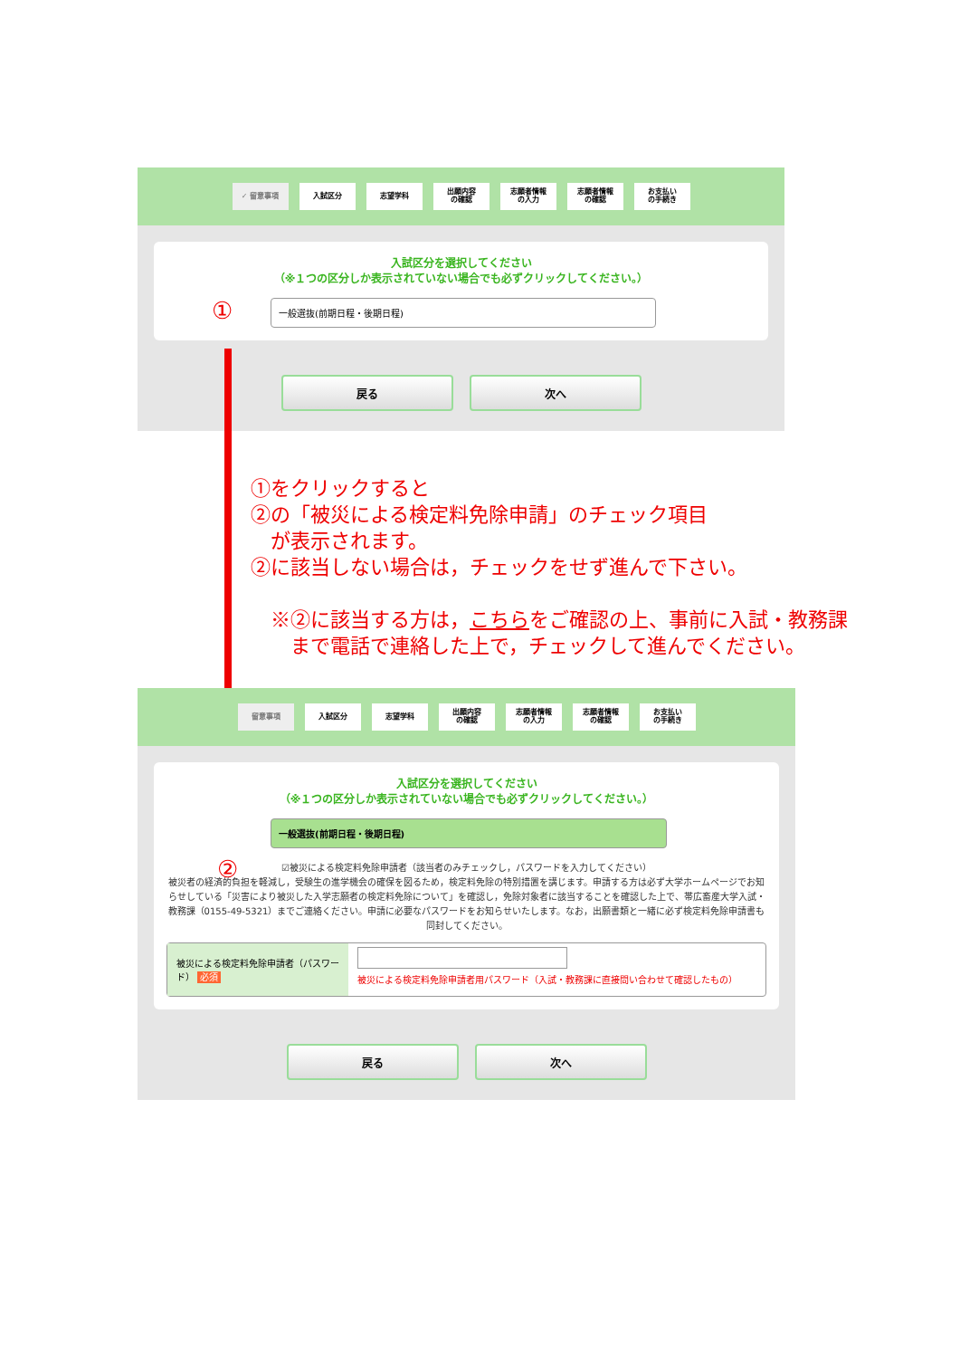✓ 留意事項 入試区分 志望学科
出願内容
の確認
志願者情報
の入力
志願者情報
の確認
お支払い
の手続き
入試区分を選択してください
（※１つの区分しか表示されていない場合でも必ずクリックしてください。）
一般選抜(前期日程・後期日程)
戻る 次へ
①
①をクリックすると
②の「被災による検定料免除申請」のチェック項目
　が表示されます。
②に該当しない場合は，チェックをせず進んで下さい。
　※②に該当する方は，こちらをご確認の上、事前に入試・教務課
　　まで電話で連絡した上で，チェックして進んでください。
留意事項 入試区分 志望学科
出願内容
の確認
志願者情報
の入力
志願者情報
の確認
お支払い
の手続き
入試区分を選択してください
（※１つの区分しか表示されていない場合でも必ずクリックしてください。）
一般選抜(前期日程・後期日程)
☑被災による検定料免除申請者（該当者のみチェックし，パスワードを入力してください）
被災者の経済的負担を軽減し，受験生の進学機会の確保を図るため，検定料免除の特別措置を講じます。申請する方は必ず大学ホームページでお知らせしている「災害により被災した入学志願者の検定料免除について」を確認し，免除対象者に該当することを確認した上で、帯広畜産大学入試・教務課（0155-49-5321）までご連絡ください。申請に必要なパスワードをお知らせいたします。なお，出願書類と一緒に必ず検定料免除申請書も同封してください。
被災による検定料免除申請者（パスワード） 必須
被災による検定料免除申請者用パスワード（入試・教務課に直接問い合わせて確認したもの）
戻る 次へ
②